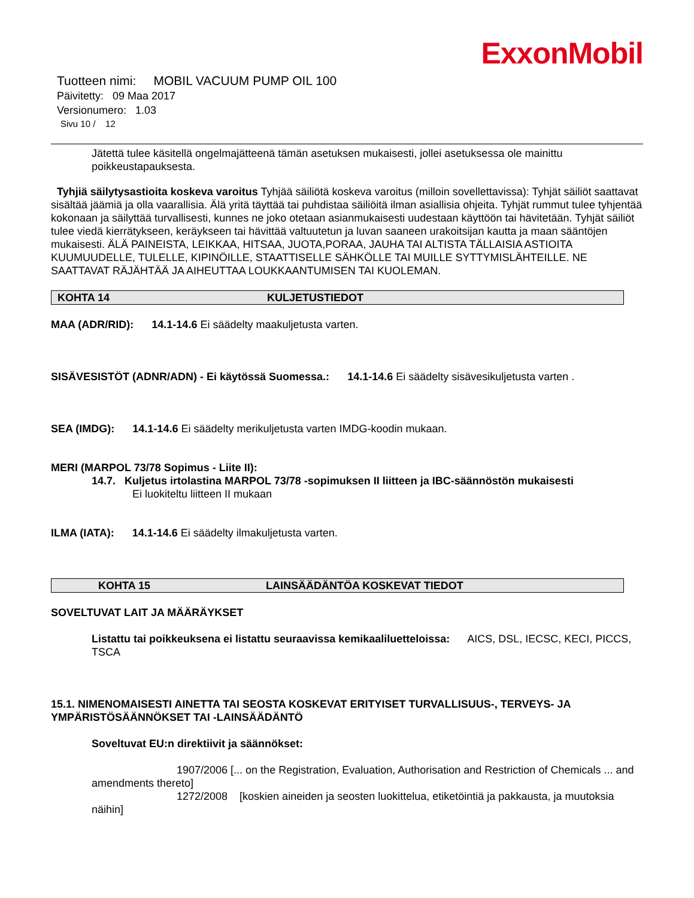ExxonMobil
Tuotteen nimi: MOBIL VACUUM PUMP OIL 100
Päivitetty: 09 Maa 2017
Versionumero: 1.03
Sivu 10 / 12
Jätettä tulee käsitellä ongelmajätteenä tämän asetuksen mukaisesti, jollei asetuksessa ole mainittu poikkeustapauksesta.
Tyhjiä säilytysastioita koskeva varoitus Tyhjää säiliötä koskeva varoitus (milloin sovellettavissa): Tyhjät säiliöt saattavat sisältää jäämiä ja olla vaarallisia. Älä yritä täyttää tai puhdistaa säiliöitä ilman asiallisia ohjeita. Tyhjät rummut tulee tyhjentää kokonaan ja säilyttää turvallisesti, kunnes ne joko otetaan asianmukaisesti uudestaan käyttöön tai hävitetään. Tyhjät säiliöt tulee viedä kierrätykseen, keräykseen tai hävittää valtuutetun ja luvan saaneen urakoitsijan kautta ja maan sääntöjen mukaisesti. ÄLÄ PAINEISTA, LEIKKAA, HITSAA, JUOTA,PORAA, JAUHA TAI ALTISTA TÄLLAISIA ASTIOITA KUUMUUDELLE, TULELLE, KIPINÖILLE, STAATTISELLE SÄHKÖLLE TAI MUILLE SYTTYMISLÄHTEILLE. NE SAATTAVAT RÄJÄHTÄÄ JA AIHEUTTAA LOUKKAANTUMISEN TAI KUOLEMAN.
KOHTA 14 KULJETUSTIEDOT
MAA (ADR/RID): 14.1-14.6 Ei säädelty maakuljetusta varten.
SISÄVESISTÖT (ADNR/ADN) - Ei käytössä Suomessa.: 14.1-14.6 Ei säädelty sisävesikuljetusta varten .
SEA (IMDG): 14.1-14.6 Ei säädelty merikuljetusta varten IMDG-koodin mukaan.
MERI (MARPOL 73/78 Sopimus - Liite II):
14.7. Kuljetus irtolastina MARPOL 73/78 -sopimuksen II liitteen ja IBC-säännöstön mukaisesti
Ei luokiteltu liitteen II mukaan
ILMA (IATA): 14.1-14.6 Ei säädelty ilmakuljetusta varten.
KOHTA 15 LAINSÄÄDÄNTÖA KOSKEVAT TIEDOT
SOVELTUVAT LAIT JA MÄÄRÄYKSET
Listattu tai poikkeuksena ei listattu seuraavissa kemikaaliluetteloissa: AICS, DSL, IECSC, KECI, PICCS, TSCA
15.1. NIMENOMAISESTI AINETTA TAI SEOSTA KOSKEVAT ERITYISET TURVALLISUUS-, TERVEYS- JA YMPÄRISTÖSÄÄNNÖKSET TAI -LAINSÄÄDÄNTÖ
Soveltuvat EU:n direktiivit ja säännökset:
1907/2006 [... on the Registration, Evaluation, Authorisation and Restriction of Chemicals ... and amendments thereto]
1272/2008 [koskien aineiden ja seosten luokittelua, etiketöintiä ja pakkausta, ja muutoksia näihin]